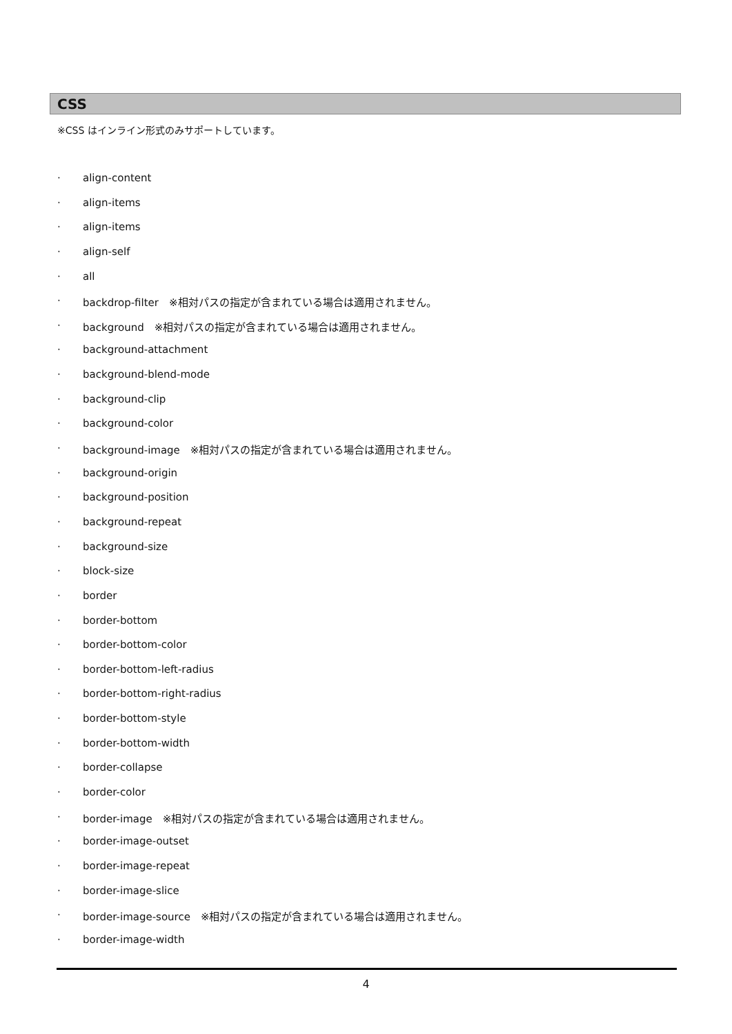CSS
※CSS はインライン形式のみサポートしています。
· align-content
· align-items
· align-items
· align-self
· all
· backdrop-filter　※相対パスの指定が含まれている場合は適用されません。
· background　※相対パスの指定が含まれている場合は適用されません。
· background-attachment
· background-blend-mode
· background-clip
· background-color
· background-image　※相対パスの指定が含まれている場合は適用されません。
· background-origin
· background-position
· background-repeat
· background-size
· block-size
· border
· border-bottom
· border-bottom-color
· border-bottom-left-radius
· border-bottom-right-radius
· border-bottom-style
· border-bottom-width
· border-collapse
· border-color
· border-image　※相対パスの指定が含まれている場合は適用されません。
· border-image-outset
· border-image-repeat
· border-image-slice
· border-image-source　※相対パスの指定が含まれている場合は適用されません。
· border-image-width
4